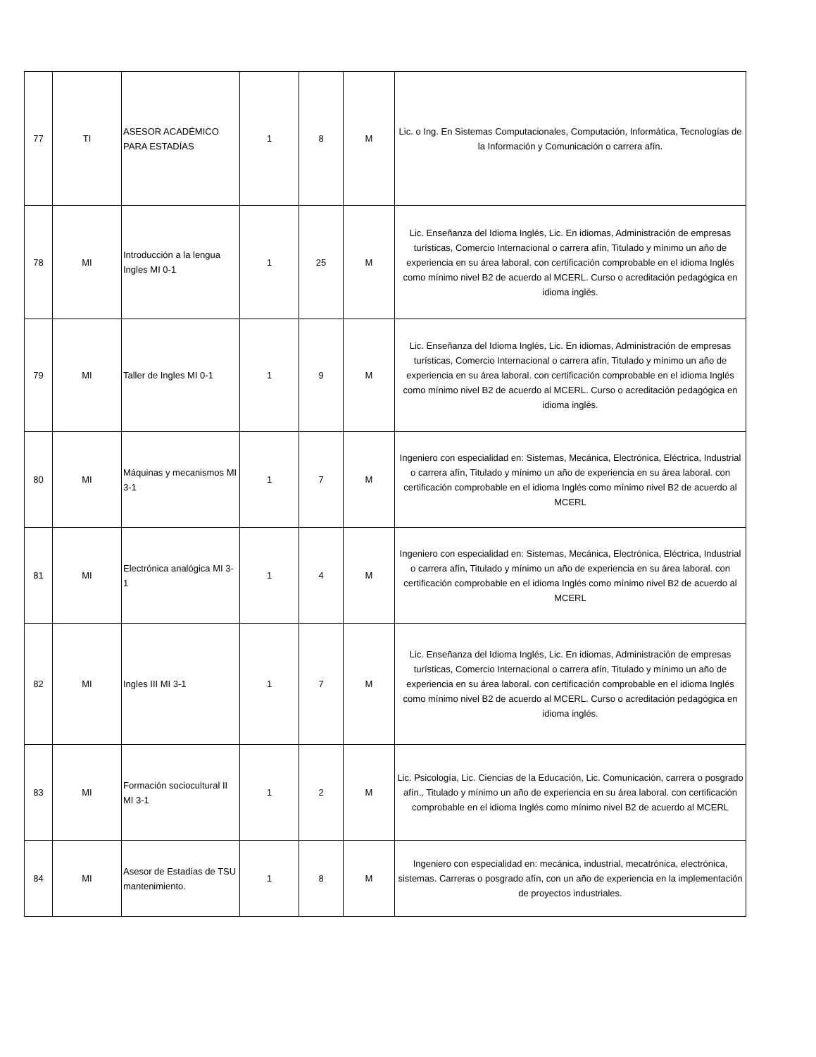| 77 | TI | ASESOR ACADÉMICO PARA ESTADÍAS | 1 | 8 | M | Lic. o Ing. En Sistemas Computacionales, Computación, Informática, Tecnologías de la Información y Comunicación o carrera afín. |
| 78 | MI | Introducción a la lengua Ingles MI 0-1 | 1 | 25 | M | Lic. Enseñanza del Idioma Inglés, Lic. En idiomas, Administración de empresas turísticas, Comercio Internacional o carrera afín, Titulado y mínimo un año de experiencia en su área laboral. con certificación comprobable en el idioma Inglés como mínimo nivel B2 de acuerdo al MCERL. Curso o acreditación pedagógica en idioma inglés. |
| 79 | MI | Taller de Ingles MI 0-1 | 1 | 9 | M | Lic. Enseñanza del Idioma Inglés, Lic. En idiomas, Administración de empresas turísticas, Comercio Internacional o carrera afín, Titulado y mínimo un año de experiencia en su área laboral. con certificación comprobable en el idioma Inglés como mínimo nivel B2 de acuerdo al MCERL. Curso o acreditación pedagógica en idioma inglés. |
| 80 | MI | Máquinas y mecanismos MI 3-1 | 1 | 7 | M | Ingeniero con especialidad en: Sistemas, Mecánica, Electrónica, Eléctrica, Industrial o carrera afín, Titulado y mínimo un año de experiencia en su área laboral. con certificación comprobable en el idioma Inglés como mínimo nivel B2 de acuerdo al MCERL |
| 81 | MI | Electrónica analógica MI 3-1 | 1 | 4 | M | Ingeniero con especialidad en: Sistemas, Mecánica, Electrónica, Eléctrica, Industrial o carrera afín, Titulado y mínimo un año de experiencia en su área laboral. con certificación comprobable en el idioma Inglés como mínimo nivel B2 de acuerdo al MCERL |
| 82 | MI | Ingles III MI 3-1 | 1 | 7 | M | Lic. Enseñanza del Idioma Inglés, Lic. En idiomas, Administración de empresas turísticas, Comercio Internacional o carrera afín, Titulado y mínimo un año de experiencia en su área laboral. con certificación comprobable en el idioma Inglés como mínimo nivel B2 de acuerdo al MCERL. Curso o acreditación pedagógica en idioma inglés. |
| 83 | MI | Formación sociocultural II MI 3-1 | 1 | 2 | M | Lic. Psicología, Lic. Ciencias de la Educación, Lic. Comunicación, carrera o posgrado afín., Titulado y mínimo un año de experiencia en su área laboral. con certificación comprobable en el idioma Inglés como mínimo nivel B2 de acuerdo al MCERL |
| 84 | MI | Asesor de Estadías de TSU mantenimiento. | 1 | 8 | M | Ingeniero con especialidad en: mecánica, industrial, mecatrónica, electrónica, sistemas. Carreras o posgrado afín, con un año de experiencia en la implementación de proyectos industriales. |